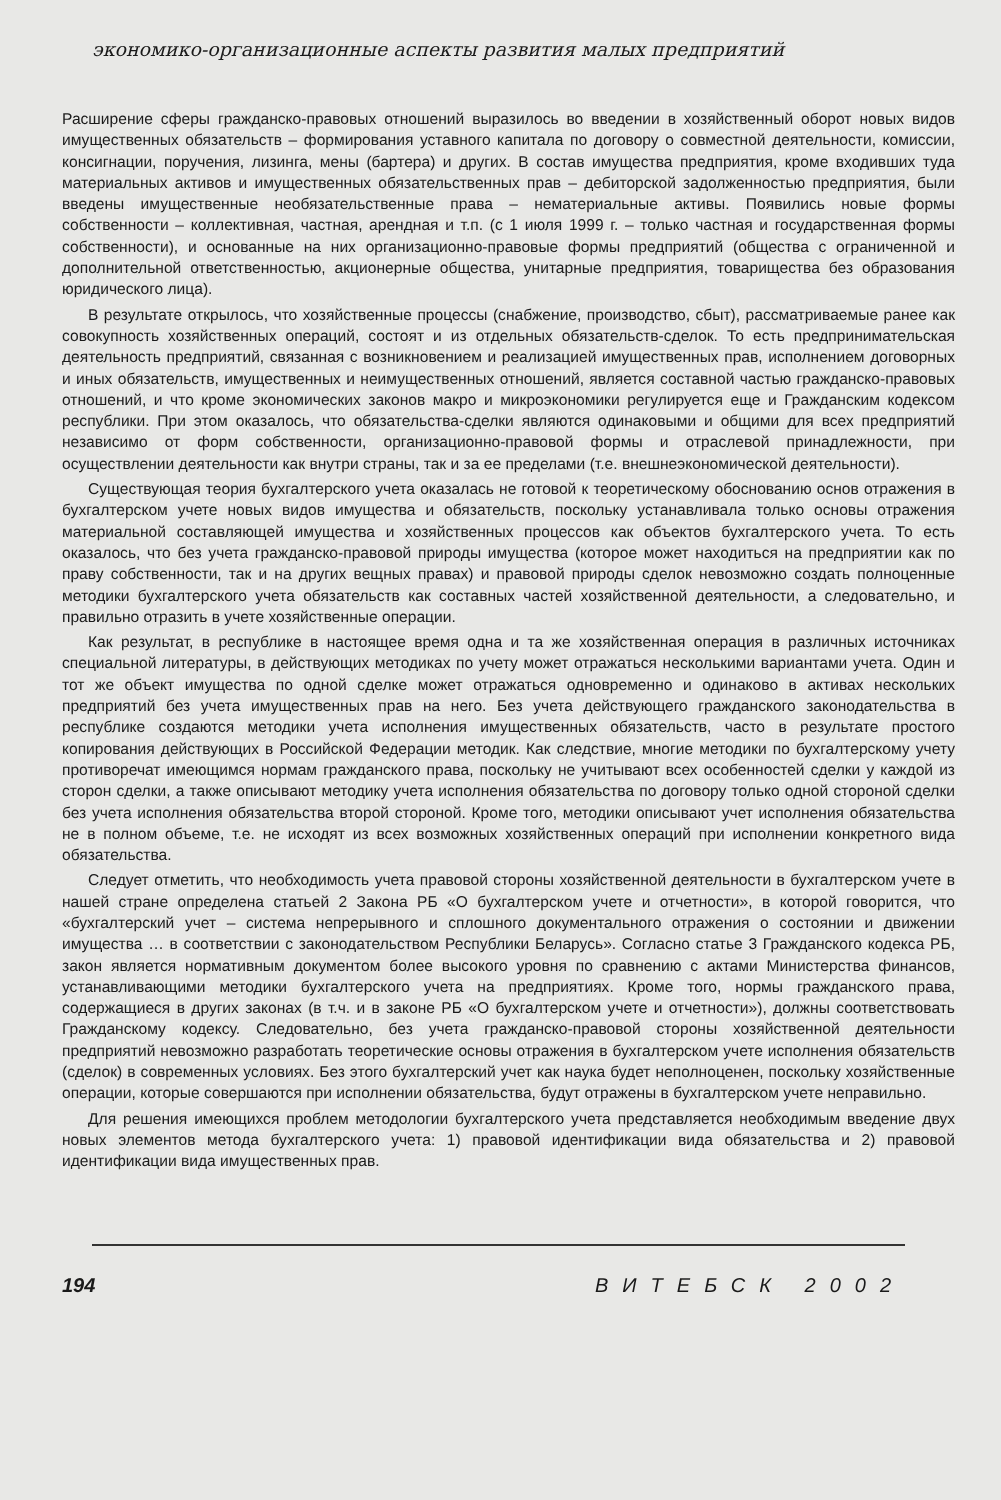экономико-организационные аспекты развития малых предприятий
Расширение сферы гражданско-правовых отношений выразилось во введении в хозяйственный оборот новых видов имущественных обязательств – формирования уставного капитала по договору о совместной деятельности, комиссии, консигнации, поручения, лизинга, мены (бартера) и других. В состав имущества предприятия, кроме входивших туда материальных активов и имущественных обязательственных прав – дебиторской задолженностью предприятия, были введены имущественные необязательственные права – нематериальные активы. Появились новые формы собственности – коллективная, частная, арендная и т.п. (с 1 июля 1999 г. – только частная и государственная формы собственности), и основанные на них организационно-правовые формы предприятий (общества с ограниченной и дополнительной ответственностью, акционерные общества, унитарные предприятия, товарищества без образования юридического лица).
В результате открылось, что хозяйственные процессы (снабжение, производство, сбыт), рассматриваемые ранее как совокупность хозяйственных операций, состоят и из отдельных обязательств-сделок. То есть предпринимательская деятельность предприятий, связанная с возникновением и реализацией имущественных прав, исполнением договорных и иных обязательств, имущественных и неимущественных отношений, является составной частью гражданско-правовых отношений, и что кроме экономических законов макро и микроэкономики регулируется еще и Гражданским кодексом республики. При этом оказалось, что обязательства-сделки являются одинаковыми и общими для всех предприятий независимо от форм собственности, организационно-правовой формы и отраслевой принадлежности, при осуществлении деятельности как внутри страны, так и за ее пределами (т.е. внешнеэкономической деятельности).
Существующая теория бухгалтерского учета оказалась не готовой к теоретическому обоснованию основ отражения в бухгалтерском учете новых видов имущества и обязательств, поскольку устанавливала только основы отражения материальной составляющей имущества и хозяйственных процессов как объектов бухгалтерского учета. То есть оказалось, что без учета гражданско-правовой природы имущества (которое может находиться на предприятии как по праву собственности, так и на других вещных правах) и правовой природы сделок невозможно создать полноценные методики бухгалтерского учета обязательств как составных частей хозяйственной деятельности, а следовательно, и правильно отразить в учете хозяйственные операции.
Как результат, в республике в настоящее время одна и та же хозяйственная операция в различных источниках специальной литературы, в действующих методиках по учету может отражаться несколькими вариантами учета. Один и тот же объект имущества по одной сделке может отражаться одновременно и одинаково в активах нескольких предприятий без учета имущественных прав на него. Без учета действующего гражданского законодательства в республике создаются методики учета исполнения имущественных обязательств, часто в результате простого копирования действующих в Российской Федерации методик. Как следствие, многие методики по бухгалтерскому учету противоречат имеющимся нормам гражданского права, поскольку не учитывают всех особенностей сделки у каждой из сторон сделки, а также описывают методику учета исполнения обязательства по договору только одной стороной сделки без учета исполнения обязательства второй стороной. Кроме того, методики описывают учет исполнения обязательства не в полном объеме, т.е. не исходят из всех возможных хозяйственных операций при исполнении конкретного вида обязательства.
Следует отметить, что необходимость учета правовой стороны хозяйственной деятельности в бухгалтерском учете в нашей стране определена статьей 2 Закона РБ «О бухгалтерском учете и отчетности», в которой говорится, что «бухгалтерский учет – система непрерывного и сплошного документального отражения о состоянии и движении имущества … в соответствии с законодательством Республики Беларусь». Согласно статье 3 Гражданского кодекса РБ, закон является нормативным документом более высокого уровня по сравнению с актами Министерства финансов, устанавливающими методики бухгалтерского учета на предприятиях. Кроме того, нормы гражданского права, содержащиеся в других законах (в т.ч. и в законе РБ «О бухгалтерском учете и отчетности»), должны соответствовать Гражданскому кодексу. Следовательно, без учета гражданско-правовой стороны хозяйственной деятельности предприятий невозможно разработать теоретические основы отражения в бухгалтерском учете исполнения обязательств (сделок) в современных условиях. Без этого бухгалтерский учет как наука будет неполноценен, поскольку хозяйственные операции, которые совершаются при исполнении обязательства, будут отражены в бухгалтерском учете неправильно.
Для решения имеющихся проблем методологии бухгалтерского учета представляется необходимым введение двух новых элементов метода бухгалтерского учета: 1) правовой идентификации вида обязательства и 2) правовой идентификации вида имущественных прав.
194 ВИТЕБСК 2002